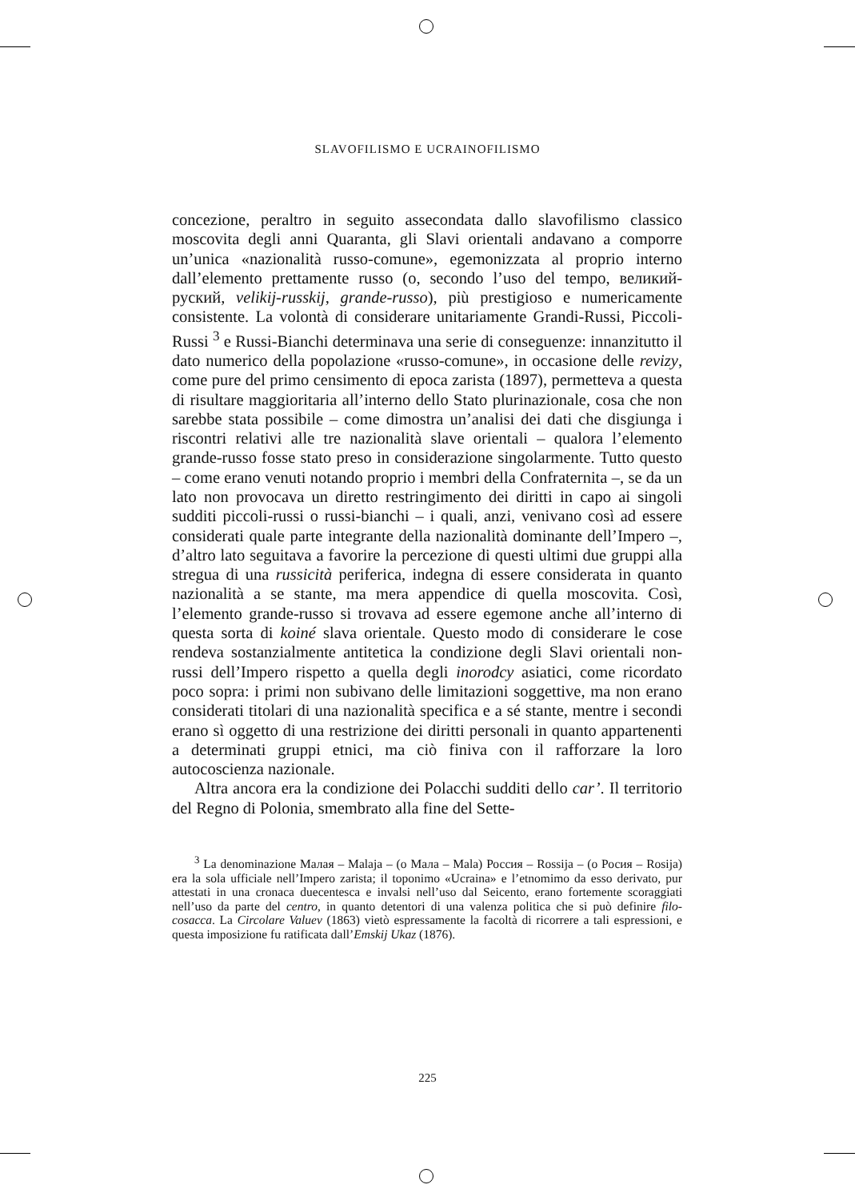SLAVOFILISMO E UCRAINOFILISMO
concezione, peraltro in seguito assecondata dallo slavofilismo classico moscovita degli anni Quaranta, gli Slavi orientali andavano a comporre un’unica «nazionalità russo-comune», egemonizzata al proprio interno dall’elemento prettamente russo (o, secondo l’uso del tempo, великий-руский, velikij-russkij, grande-russo), più prestigioso e numericamente consistente. La volontà di considerare unitariamente Grandi-Russi, Piccoli-Russi <sup>3</sup> e Russi-Bianchi determinava una serie di conseguenze: innanzitutto il dato numerico della popolazione «russo-comune», in occasione delle revizy, come pure del primo censimento di epoca zarista (1897), permetteva a questa di risultare maggioritaria all’interno dello Stato plurinazionale, cosa che non sarebbe stata possibile – come dimostra un’analisi dei dati che disgiunga i riscontri relativi alle tre nazionalità slave orientali – qualora l’elemento grande-russo fosse stato preso in considerazione singolarmente. Tutto questo – come erano venuti notando proprio i membri della Confraternita –, se da un lato non provocava un diretto restringimento dei diritti in capo ai singoli sudditi piccoli-russi o russi-bianchi – i quali, anzi, venivano così ad essere considerati quale parte integrante della nazionalità dominante dell’Impero –, d’altro lato seguitava a favorire la percezione di questi ultimi due gruppi alla stregua di una russicità periferica, indegna di essere considerata in quanto nazionalità a se stante, ma mera appendice di quella moscovita. Così, l’elemento grande-russo si trovava ad essere egemone anche all’interno di questa sorta di koiné slava orientale. Questo modo di considerare le cose rendeva sostanzialmente antitetica la condizione degli Slavi orientali non-russi dell’Impero rispetto a quella degli inorodcy asiatici, come ricordato poco sopra: i primi non subivano delle limitazioni soggettive, ma non erano considerati titolari di una nazionalità specifica e a sé stante, mentre i secondi erano sì oggetto di una restrizione dei diritti personali in quanto appartenenti a determinati gruppi etnici, ma ciò finiva con il rafforzare la loro autocoscienza nazionale.
Altra ancora era la condizione dei Polacchi sudditi dello car’. Il territorio del Regno di Polonia, smembrato alla fine del Sette-
<sup>3</sup> La denominazione Малая – Malaja – (o Мала – Mala) Россия – Rossija – (o Росия – Rosija) era la sola ufficiale nell’Impero zarista; il toponimo «Ucraina» e l’etnomimo da esso derivato, pur attestati in una cronaca duecentesca e invalsi nell’uso dal Seicento, erano fortemente scoraggiati nell’uso da parte del centro, in quanto detentori di una valenza politica che si può definire filo-cosacca. La Circolare Valuev (1863) vietò espressamente la facoltà di ricorrere a tali espressioni, e questa imposizione fu ratificata dall’Emskij Ukaz (1876).
225